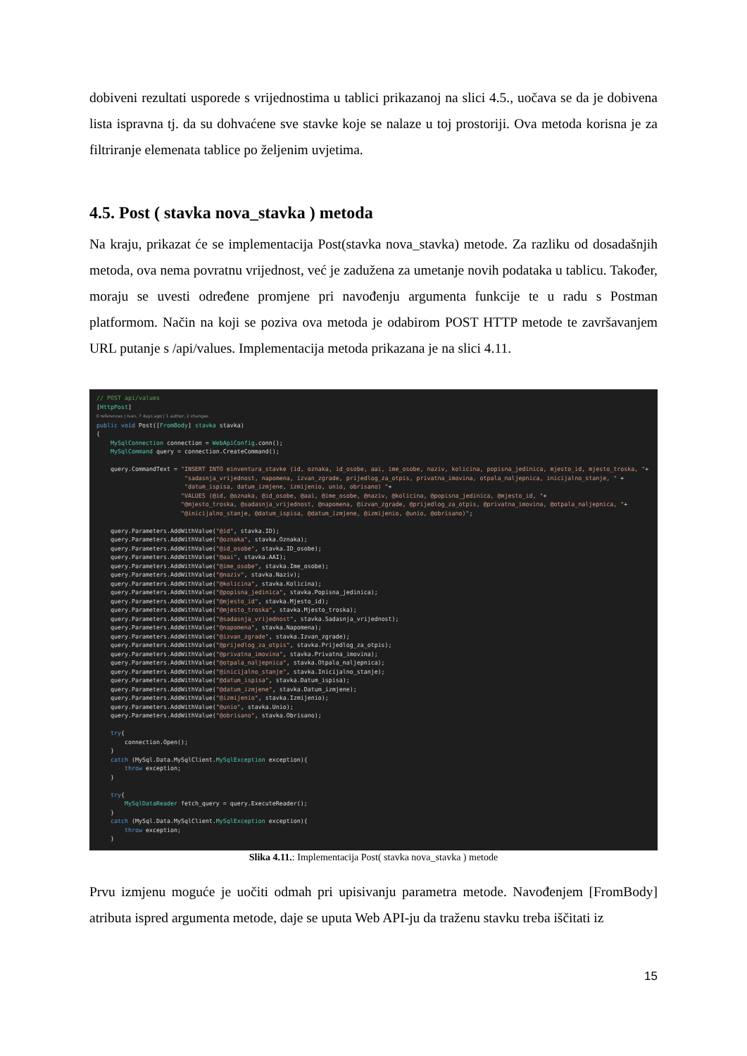dobiveni rezultati usporede s vrijednostima u tablici prikazanoj na slici 4.5., uočava se da je dobivena lista ispravna tj. da su dohvaćene sve stavke koje se nalaze u toj prostoriji. Ova metoda korisna je za filtriranje elemenata tablice po željenim uvjetima.
4.5. Post ( stavka nova_stavka ) metoda
Na kraju, prikazat će se implementacija Post(stavka nova_stavka) metode. Za razliku od dosadašnjih metoda, ova nema povratnu vrijednost, već je zadužena za umetanje novih podataka u tablicu. Također, moraju se uvesti određene promjene pri navođenju argumenta funkcije te u radu s Postman platformom. Način na koji se poziva ova metoda je odabirom POST HTTP metode te završavanjem URL putanje s /api/values. Implementacija metoda prikazana je na slici 4.11.
// POST api/values [HttpPost] 0 references | Ivan, 7 days ago | 1 author, 2 changes public void Post([FromBody] stavka stavka) { MySqlConnection connection = WebApiConfig.conn(); MySqlCommand query = connection.CreateCommand(); query.CommandText = "INSERT INTO einventura_stavke (id, oznaka, id_osobe, aai, ime_osobe, naziv, kolicina, popisna_jedinica, mjesto_id, mjesto_troska, "+ "sadasnja_vrijednost, napomena, izvan_zgrade, prijedlog_za_otpis, privatna_imovina, otpala_naljepnica, inicijalno_stanje, " + "datum_ispisa, datum_izmjene, izmijenio, unio, obrisano) "+ "VALUES (@id, @oznaka, @id_osobe, @aai, @ime_osobe, @naziv, @kolicina, @popisna_jedinica, @mjesto_id, "+ "@mjesto_troska, @sadasnja_vrijednost, @napomena, @izvan_zgrade, @prijedlog_za_otpis, @privatna_imovina, @otpala_naljepnica, "+ "@inicijalno_stanje, @datum_ispisa, @datum_izmjene, @izmijenio, @unio, @obrisano)"; query.Parameters.AddWithValue("@id", stavka.ID); query.Parameters.AddWithValue("@oznaka", stavka.Oznaka); query.Parameters.AddWithValue("@id_osobe", stavka.ID_osobe); query.Parameters.AddWithValue("@aai", stavka.AAI); query.Parameters.AddWithValue("@ime_osobe", stavka.Ime_osobe); query.Parameters.AddWithValue("@naziv", stavka.Naziv); query.Parameters.AddWithValue("@kolicina", stavka.Kolicina); query.Parameters.AddWithValue("@popisna_jedinica", stavka.Popisna_jedinica); query.Parameters.AddWithValue("@mjesto_id", stavka.Mjesto_id); query.Parameters.AddWithValue("@mjesto_troska", stavka.Mjesto_troska); query.Parameters.AddWithValue("@sadasnja_vrijednost", stavka.Sadasnja_vrijednost); query.Parameters.AddWithValue("@napomena", stavka.Napomena); query.Parameters.AddWithValue("@izvan_zgrade", stavka.Izvan_zgrade); query.Parameters.AddWithValue("@prijedlog_za_otpis", stavka.Prijedlog_za_otpis); query.Parameters.AddWithValue("@privatna_imovina", stavka.Privatna_imovina); query.Parameters.AddWithValue("@otpala_naljepnica", stavka.Otpala_naljepnica); query.Parameters.AddWithValue("@inicijalno_stanje", stavka.Inicijalno_stanje); query.Parameters.AddWithValue("@datum_ispisa", stavka.Datum_ispisa); query.Parameters.AddWithValue("@datum_izmjene", stavka.Datum_izmjene); query.Parameters.AddWithValue("@izmijenio", stavka.Izmijenio); query.Parameters.AddWithValue("@unio", stavka.Unio); query.Parameters.AddWithValue("@obrisano", stavka.Obrisano); try{ connection.Open(); } catch (MySql.Data.MySqlClient.MySqlException exception){ throw exception; } try{ MySqlDataReader fetch_query = query.ExecuteReader(); } catch (MySql.Data.MySqlClient.MySqlException exception){ throw exception; } }
Slika 4.11.: Implementacija Post( stavka nova_stavka ) metode
Prvu izmjenu moguće je uočiti odmah pri upisivanju parametra metode. Navođenjem [FromBody] atributa ispred argumenta metode, daje se uputa Web API-ju da traženu stavku treba iščitati iz
15